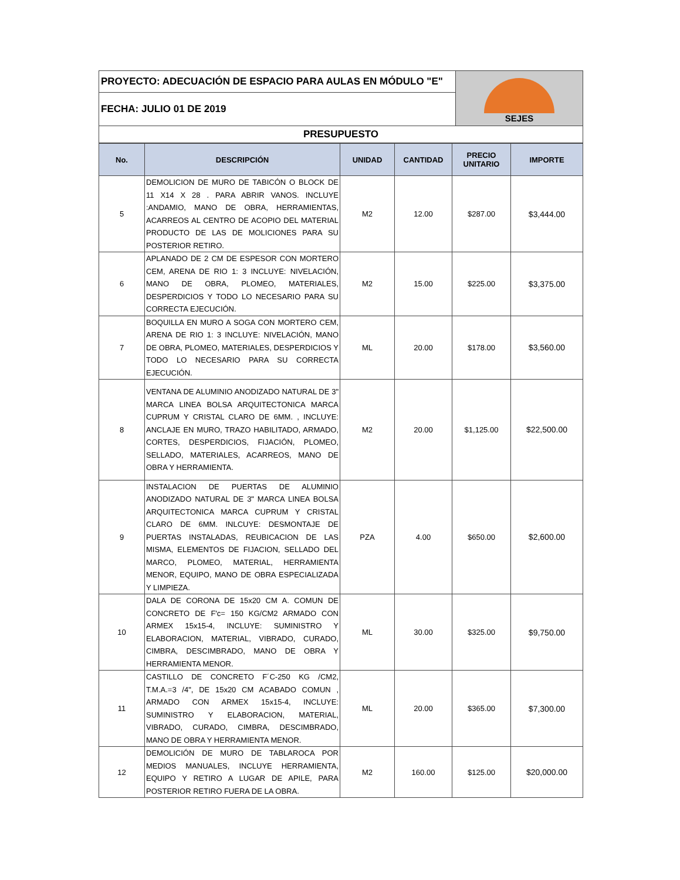| PROYECTO: ADECUACIÓN DE ESPACIO PARA AULAS EN MÓDULO "E" | SEJES |
| FECHA: JULIO 01 DE 2019 | |
| PRESUPUESTO | |
| No. | DESCRIPCIÓN | UNIDAD | CANTIDAD | PRECIO UNITARIO | IMPORTE |
| --- | --- | --- | --- | --- | --- |
| 5 | DEMOLICION DE MURO DE TABICÓN O BLOCK DE 11 X14 X 28 . PARA ABRIR VANOS. INCLUYE :ANDAMIO, MANO DE OBRA, HERRAMIENTAS, ACARREOS AL CENTRO DE ACOPIO DEL MATERIAL PRODUCTO DE LAS DE MOLICIONES PARA SU POSTERIOR RETIRO. | M2 | 12.00 | $287.00 | $3,444.00 |
| 6 | APLANADO DE 2 CM DE ESPESOR CON MORTERO CEM, ARENA DE RIO 1: 3 INCLUYE: NIVELACIÓN, MANO DE OBRA, PLOMEO, MATERIALES, DESPERDICIOS Y TODO LO NECESARIO PARA SU CORRECTA EJECUCIÓN. | M2 | 15.00 | $225.00 | $3,375.00 |
| 7 | BOQUILLA EN MURO A SOGA CON MORTERO CEM, ARENA DE RIO 1: 3 INCLUYE: NIVELACIÓN, MANO DE OBRA, PLOMEO, MATERIALES, DESPERDICIOS Y TODO LO NECESARIO PARA SU CORRECTA EJECUCIÓN. | ML | 20.00 | $178.00 | $3,560.00 |
| 8 | VENTANA DE ALUMINIO ANODIZADO NATURAL DE 3" MARCA LINEA BOLSA ARQUITECTONICA MARCA CUPRUM Y CRISTAL CLARO DE 6MM. , INCLUYE: ANCLAJE EN MURO, TRAZO HABILITADO, ARMADO, CORTES, DESPERDICIOS, FIJACIÓN, PLOMEO, SELLADO, MATERIALES, ACARREOS, MANO DE OBRA Y HERRAMIENTA. | M2 | 20.00 | $1,125.00 | $22,500.00 |
| 9 | INSTALACION DE PUERTAS DE ALUMINIO ANODIZADO NATURAL DE 3" MARCA LINEA BOLSA ARQUITECTONICA MARCA CUPRUM Y CRISTAL CLARO DE 6MM. INLCUYE: DESMONTAJE DE PUERTAS INSTALADAS, REUBICACION DE LAS MISMA, ELEMENTOS DE FIJACION, SELLADO DEL MARCO, PLOMEO, MATERIAL, HERRAMIENTA MENOR, EQUIPO, MANO DE OBRA ESPECIALIZADA Y LIMPIEZA. | PZA | 4.00 | $650.00 | $2,600.00 |
| 10 | DALA DE CORONA DE 15x20 CM A. COMUN DE CONCRETO DE F'c= 150 KG/CM2 ARMADO CON ARMEX 15x15-4, INCLUYE: SUMINISTRO Y ELABORACION, MATERIAL, VIBRADO, CURADO, CIMBRA, DESCIMBRADO, MANO DE OBRA Y HERRAMIENTA MENOR. | ML | 30.00 | $325.00 | $9,750.00 |
| 11 | CASTILLO DE CONCRETO F´C-250 KG /CM2, T.M.A.=3 /4", DE 15x20 CM ACABADO COMUN , ARMADO CON ARMEX 15x15-4, INCLUYE: SUMINISTRO Y ELABORACION, MATERIAL, VIBRADO, CURADO, CIMBRA, DESCIMBRADO, MANO DE OBRA Y HERRAMIENTA MENOR. | ML | 20.00 | $365.00 | $7,300.00 |
| 12 | DEMOLICIÓN DE MURO DE TABLAROCA POR MEDIOS MANUALES, INCLUYE HERRAMIENTA, EQUIPO Y RETIRO A LUGAR DE APILE, PARA POSTERIOR RETIRO FUERA DE LA OBRA. | M2 | 160.00 | $125.00 | $20,000.00 |